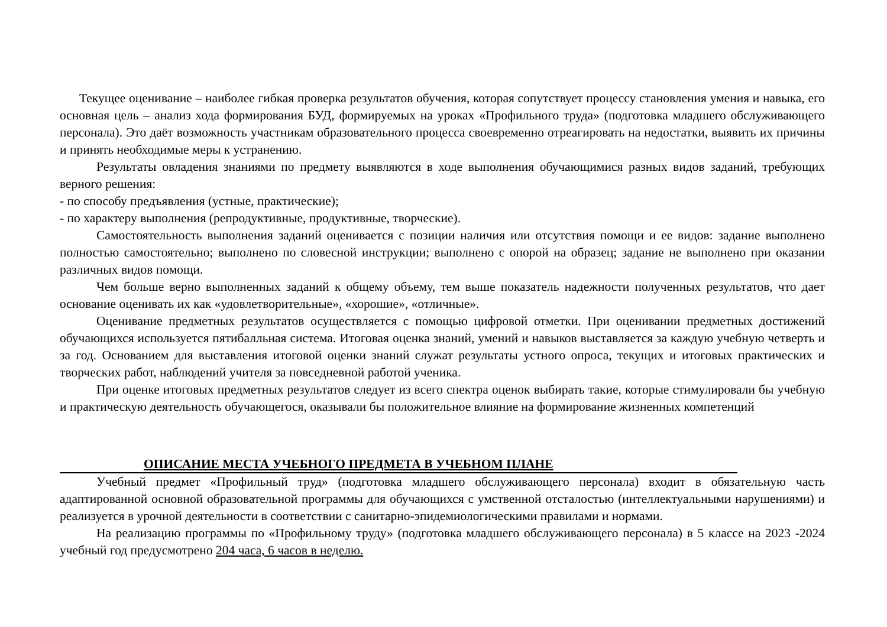Текущее оценивание – наиболее гибкая проверка результатов обучения, которая сопутствует процессу становления умения и навыка, его основная цель – анализ хода формирования БУД, формируемых на уроках «Профильного труда» (подготовка младшего обслуживающего персонала). Это даёт возможность участникам образовательного процесса своевременно отреагировать на недостатки, выявить их причины и принять необходимые меры к устранению.
Результаты овладения знаниями по предмету выявляются в ходе выполнения обучающимися разных видов заданий, требующих верного решения:
- по способу предъявления (устные, практические);
- по характеру выполнения (репродуктивные, продуктивные, творческие).
Самостоятельность выполнения заданий оценивается с позиции наличия или отсутствия помощи и ее видов: задание выполнено полностью самостоятельно; выполнено по словесной инструкции; выполнено с опорой на образец; задание не выполнено при оказании различных видов помощи.
Чем больше верно выполненных заданий к общему объему, тем выше показатель надежности полученных результатов, что дает основание оценивать их как «удовлетворительные», «хорошие», «отличные».
Оценивание предметных результатов осуществляется с помощью цифровой отметки. При оценивании предметных достижений обучающихся используется пятибалльная система. Итоговая оценка знаний, умений и навыков выставляется за каждую учебную четверть и за год. Основанием для выставления итоговой оценки знаний служат результаты устного опроса, текущих и итоговых практических и творческих работ, наблюдений учителя за повседневной работой ученика.
При оценке итоговых предметных результатов следует из всего спектра оценок выбирать такие, которые стимулировали бы учебную и практическую деятельность обучающегося, оказывали бы положительное влияние на формирование жизненных компетенций
ОПИСАНИЕ МЕСТА УЧЕБНОГО ПРЕДМЕТА В УЧЕБНОМ ПЛАНЕ
Учебный предмет «Профильный труд» (подготовка младшего обслуживающего персонала) входит в обязательную часть адаптированной основной образовательной программы для обучающихся с умственной отсталостью (интеллектуальными нарушениями) и реализуется в урочной деятельности в соответствии с санитарно-эпидемиологическими правилами и нормами.
На реализацию программы по «Профильному труду» (подготовка младшего обслуживающего персонала) в 5 классе на 2023 -2024 учебный год предусмотрено 204 часа, 6 часов в неделю.